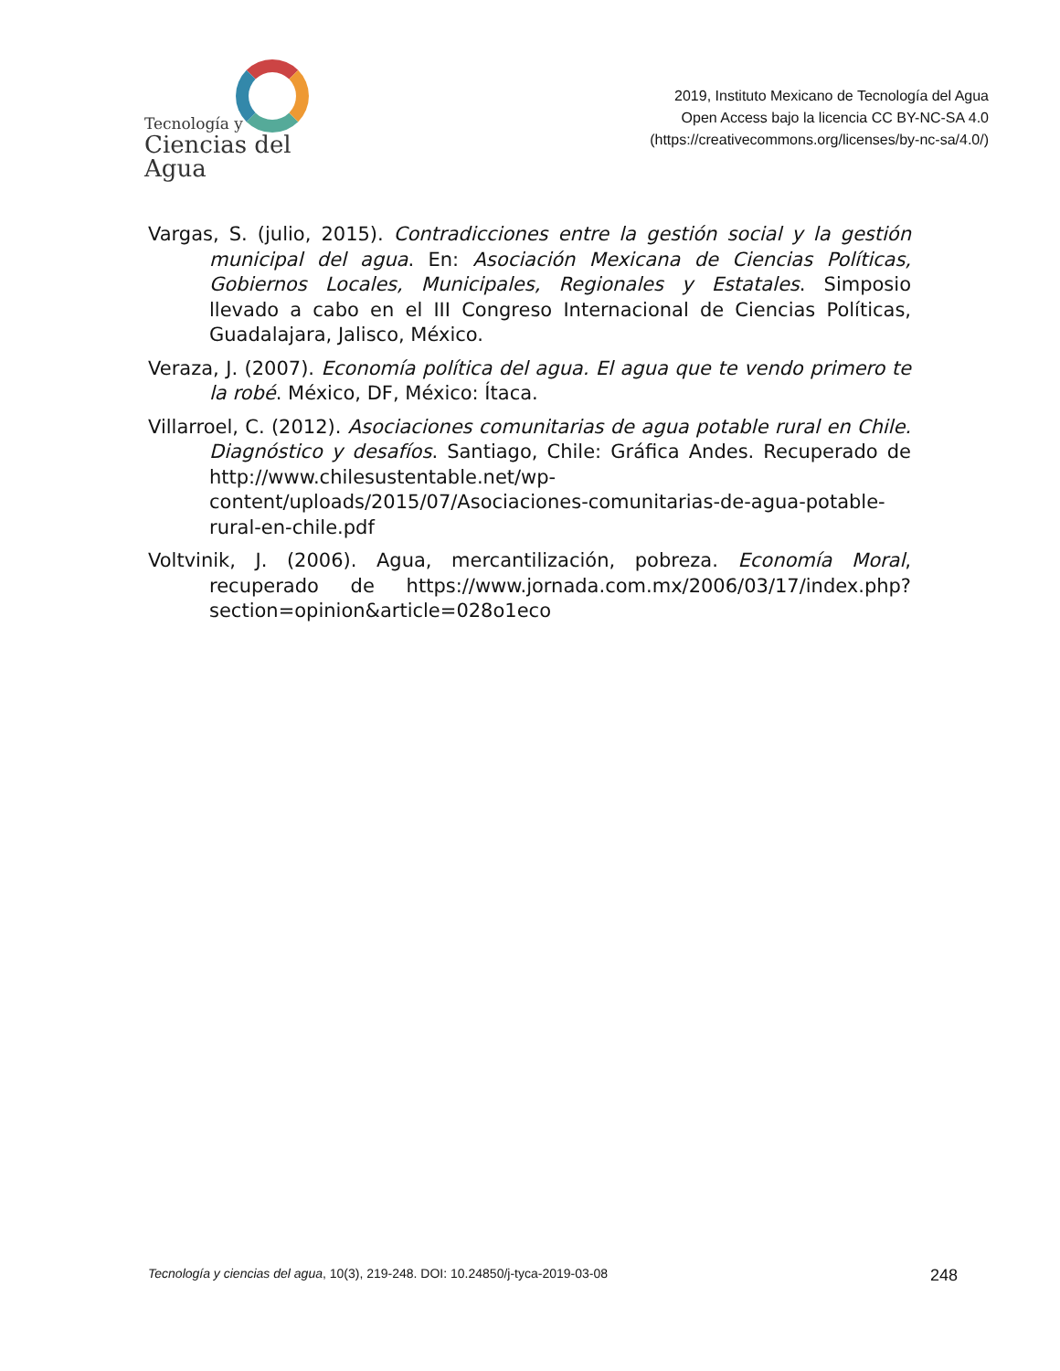Tecnología y
Ciencias del Agua
2019, Instituto Mexicano de Tecnología del Agua
Open Access bajo la licencia CC BY-NC-SA 4.0
(https://creativecommons.org/licenses/by-nc-sa/4.0/)
Vargas, S. (julio, 2015). Contradicciones entre la gestión social y la gestión municipal del agua. En: Asociación Mexicana de Ciencias Políticas, Gobiernos Locales, Municipales, Regionales y Estatales. Simposio llevado a cabo en el III Congreso Internacional de Ciencias Políticas, Guadalajara, Jalisco, México.
Veraza, J. (2007). Economía política del agua. El agua que te vendo primero te la robé. México, DF, México: Ítaca.
Villarroel, C. (2012). Asociaciones comunitarias de agua potable rural en Chile. Diagnóstico y desafíos. Santiago, Chile: Gráfica Andes. Recuperado de http://www.chilesustentable.net/wp-content/uploads/2015/07/Asociaciones-comunitarias-de-agua-potable-rural-en-chile.pdf
Voltvinik, J. (2006). Agua, mercantilización, pobreza. Economía Moral, recuperado de https://www.jornada.com.mx/2006/03/17/index.php?section=opinion&article=028o1eco
Tecnología y ciencias del agua, 10(3), 219-248. DOI: 10.24850/j-tyca-2019-03-08 248